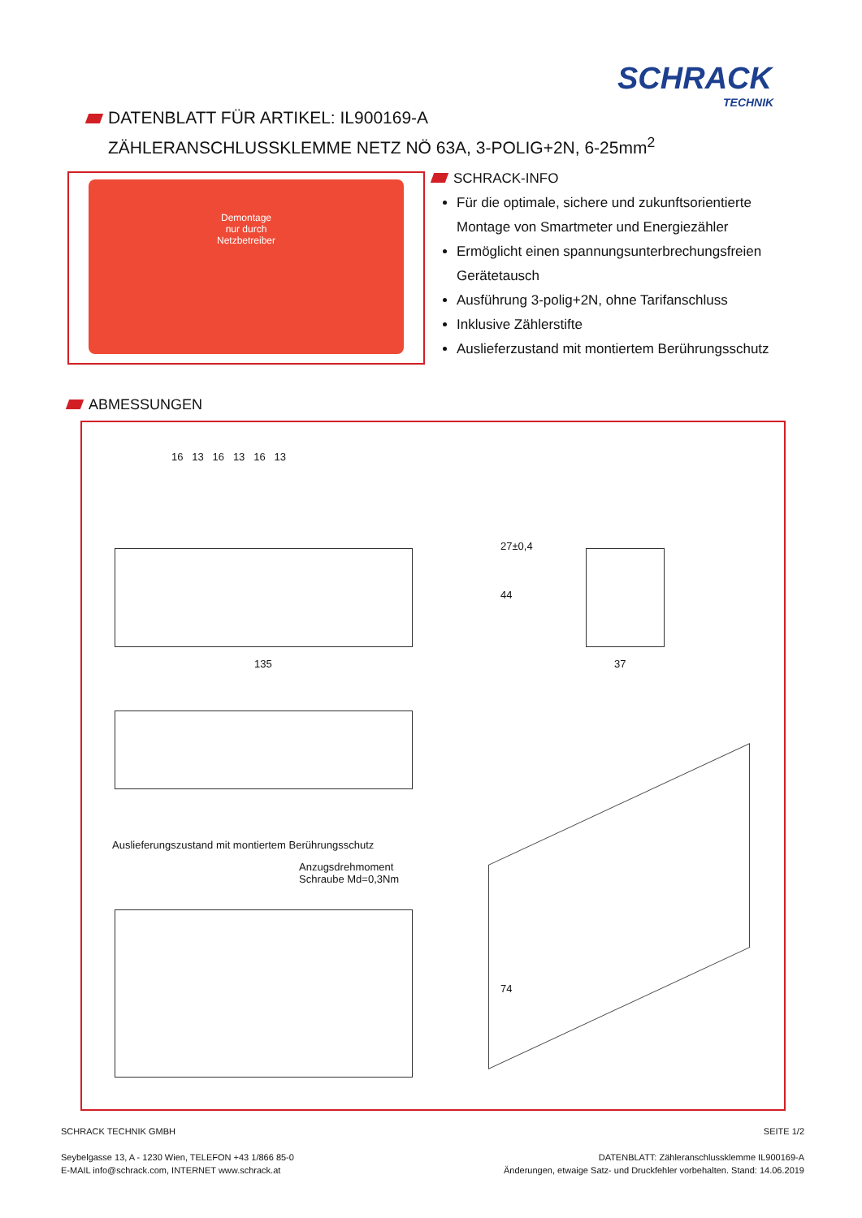SCHRACK
TECHNIK
DATENBLATT FÜR ARTIKEL: IL900169-A
ZÄHLERANSCHLUSSKLEMME NETZ NÖ 63A, 3-POLIG+2N, 6-25mm<sup>2</sup>
Demontage
nur durch
Netzbetreiber
SCHRACK-INFO
Für die optimale, sichere und zukunftsorientierte Montage von Smartmeter und Energiezähler
Ermöglicht einen spannungsunterbrechungsfreien Gerätetausch
Ausführung 3-polig+2N, ohne Tarifanschluss
Inklusive Zählerstifte
Auslieferzustand mit montiertem Berührungsschutz
ABMESSUNGEN
16 13 16 13 16 13
27±0,4
44
135 37
Auslieferungszustand mit montiertem Berührungsschutz
Anzugsdrehmoment
Schraube Md=0,3Nm
74
SEITE 1/2
DATENBLATT: Zähleranschlussklemme IL900169-A
Änderungen, etwaige Satz- und Druckfehler vorbehalten. Stand: 14.06.2019
SCHRACK TECHNIK GMBH
Seybelgasse 13, A - 1230 Wien, TELEFON +43 1/866 85-0
E-MAIL info@schrack.com, INTERNET www.schrack.at